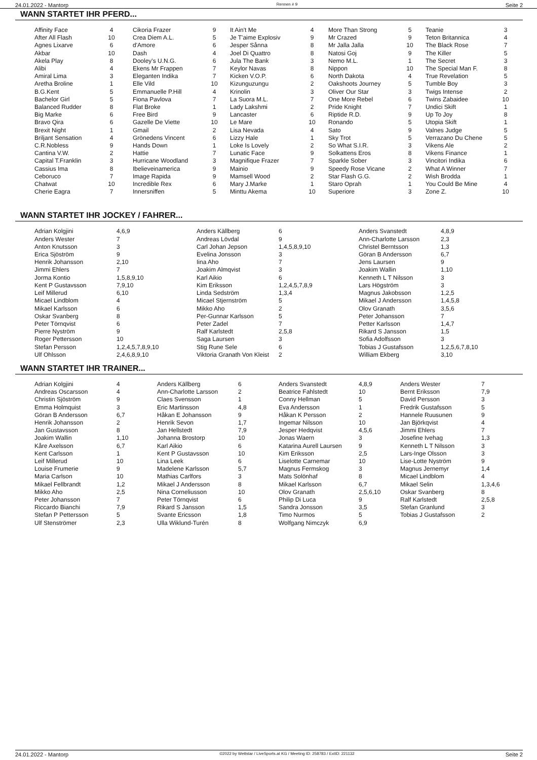24.01.2022 - Mantorp Rennen # 9 Seite 2
WANN STARTET IHR PFERD...
| Affinity Face | 4 | Cikoria Frazer | 9 | It Ain't Me | 4 | More Than Strong | 5 | Teanie | 3 |
| After All Flash | 10 | Crea Diem A.L. | 5 | Je T'aime Explosiv | 9 | Mr Crazed | 9 | Teton Britannica | 4 |
| Agnes Lixarve | 6 | d'Amore | 6 | Jesper Sånna | 8 | Mr Jalla Jalla | 10 | The Black Rose | 7 |
| Akbar | 10 | Dash | 4 | Joel Di Quattro | 8 | Natosi Goj | 9 | The Killer | 5 |
| Akela Play | 8 | Dooley's U.N.G. | 6 | Jula The Bank | 3 | Nemo M.L. | 1 | The Secret | 3 |
| Alibi | 4 | Ekens Mr Frappen | 7 | Keylor Navas | 8 | Nippon | 10 | The Special Man F. | 8 |
| Amiral Lima | 3 | Eleganten Indika | 7 | Kicken V.O.P. | 6 | North Dakota | 4 | True Revelation | 5 |
| Aretha Broline | 1 | Elle Vild | 10 | Kizunguzungu | 2 | Oakshoots Journey | 5 | Tumble Boy | 3 |
| B.G.Kent | 5 | Emmanuelle P.Hill | 4 | Krinolin | 3 | Oliver Our Star | 3 | Twigs Intense | 2 |
| Bachelor Girl | 5 | Fiona Pavlova | 7 | La Suora M.L. | 7 | One More Rebel | 6 | Twins Zabaidee | 10 |
| Balanced Rudder | 8 | Flat Broke | 1 | Lady Lakshmi | 2 | Pride Knight | 7 | Undici Skift | 1 |
| Big Marke | 6 | Free Bird | 9 | Lancaster | 6 | Riptide R.D. | 9 | Up To Joy | 8 |
| Bravo Qira | 6 | Gazelle De Viette | 10 | Le Mare | 10 | Ronando | 5 | Utopia Skift | 1 |
| Brexit Night | 1 | Gmail | 2 | Lisa Nevada | 4 | Sato | 9 | Valnes Judge | 5 |
| Briljant Sensation | 4 | Grönedens Vincent | 6 | Lizzy Hale | 1 | Sky Trot | 5 | Verrazano Du Chene | 5 |
| C.R.Nobless | 9 | Hands Down | 1 | Loke Is Lovely | 2 | So What S.I.R. | 3 | Vikens Ale | 2 |
| Cantina V.W. | 2 | Hattie | 7 | Lunatic Face | 9 | Solkattens Eros | 8 | Vikens Finance | 1 |
| Capital T.Franklin | 3 | Hurricane Woodland | 3 | Magnifique Frazer | 7 | Sparkle Sober | 3 | Vincitori Indika | 6 |
| Cassius Ima | 8 | Ibelieveinamerica | 9 | Mainio | 9 | Speedy Rose Vicane | 2 | What A Winner | 7 |
| Ceboruco | 7 | Image Rapida | 9 | Mamsell Wood | 2 | Star Flash G.G. | 2 | Wish Brodda | 1 |
| Chatwat | 10 | Incredible Rex | 6 | Mary J.Marke | 1 | Staro Oprah | 1 | You Could Be Mine | 4 |
| Cherie Eagra | 7 | Innersniffen | 5 | Minttu Akema | 10 | Superiore | 3 | Zone Z. | 10 |
WANN STARTET IHR JOCKEY / FAHRER...
| Adrian Kolgjini | 4,6,9 | Anders Källberg | 6 | Anders Svanstedt | 4,8,9 |
| Anders Wester | 7 | Andreas Lövdal | 9 | Ann-Charlotte Larsson | 2,3 |
| Anton Knutsson | 3 | Carl Johan Jepson | 1,4,5,8,9,10 | Christel Berntsson | 1,3 |
| Erica Sjöström | 9 | Evelina Jonsson | 3 | Göran B Andersson | 6,7 |
| Henrik Johansson | 2,10 | Iina Aho | 7 | Jens Laursen | 9 |
| Jimmi Ehlers | 7 | Joakim Almqvist | 3 | Joakim Wallin | 1,10 |
| Jorma Kontio | 1,5,8,9,10 | Karl Aikio | 6 | Kenneth L T Nilsson | 3 |
| Kent P Gustavsson | 7,9,10 | Kim Eriksson | 1,2,4,5,7,8,9 | Lars Högström | 3 |
| Leif Millerud | 6,10 | Linda Sedström | 1,3,4 | Magnus Jakobsson | 1,2,5 |
| Micael Lindblom | 4 | Micael Stjernström | 5 | Mikael J Andersson | 1,4,5,8 |
| Mikael Karlsson | 6 | Mikko Aho | 2 | Olov Granath | 3,5,6 |
| Oskar Svanberg | 8 | Per-Gunnar Karlsson | 5 | Peter Johansson | 7 |
| Peter Törnqvist | 6 | Peter Zadel | 7 | Petter Karlsson | 1,4,7 |
| Pierre Nyström | 9 | Ralf Karlstedt | 2,5,8 | Rikard S Jansson | 1,5 |
| Roger Pettersson | 10 | Saga Laursen | 3 | Sofia Adolfsson | 3 |
| Stefan Persson | 1,2,4,5,7,8,9,10 | Stig Rune Sele | 6 | Tobias J Gustafsson | 1,2,5,6,7,8,10 |
| Ulf Ohlsson | 2,4,6,8,9,10 | Viktoria Granath Von Kleist | 2 | William Ekberg | 3,10 |
WANN STARTET IHR TRAINER...
| Adrian Kolgjini | 4 | Anders Källberg | 6 | Anders Svanstedt | 4,8,9 | Anders Wester | 7 |
| Andreas Oscarsson | 4 | Ann-Charlotte Larsson | 2 | Beatrice Fahlstedt | 10 | Bernt Eriksson | 7,9 |
| Christin Sjöström | 9 | Claes Svensson | 1 | Conny Hellman | 5 | David Persson | 3 |
| Emma Holmquist | 3 | Eric Martinsson | 4,8 | Eva Andersson | 1 | Fredrik Gustafsson | 5 |
| Göran B Andersson | 6,7 | Håkan E Johansson | 9 | Håkan K Persson | 2 | Hannele Ruusunen | 9 |
| Henrik Johansson | 2 | Henrik Sevon | 1,7 | Ingemar Nilsson | 10 | Jan Björkqvist | 4 |
| Jan Gustavsson | 8 | Jan Hellstedt | 7,9 | Jesper Hedqvist | 4,5,6 | Jimmi Ehlers | 7 |
| Joakim Wallin | 1,10 | Johanna Brostorp | 10 | Jonas Waern | 3 | Josefine Ivehag | 1,3 |
| Kåre Axelsson | 6,7 | Karl Aikio | 6 | Katarina Aurell Laursen | 9 | Kenneth L T Nilsson | 3 |
| Kent Carlsson | 1 | Kent P Gustavsson | 10 | Kim Eriksson | 2,5 | Lars-Inge Olsson | 3 |
| Leif Millerud | 10 | Lina Leek | 6 | Liselotte Carnemar | 10 | Lise-Lotte Nyström | 9 |
| Louise Frumerie | 9 | Madelene Karlsson | 5,7 | Magnus Fermskog | 3 | Magnus Jernemyr | 1,4 |
| Maria Carlson | 10 | Mathias Carlfors | 3 | Mats Solönhaf | 8 | Micael Lindblom | 4 |
| Mikael Fellbrandt | 1,2 | Mikael J Andersson | 8 | Mikael Karlsson | 6,7 | Mikael Selin | 1,3,4,6 |
| Mikko Aho | 2,5 | Nina Corneliusson | 10 | Olov Granath | 2,5,6,10 | Oskar Svanberg | 8 |
| Peter Johansson | 7 | Peter Törnqvist | 6 | Philip Di Luca | 9 | Ralf Karlstedt | 2,5,8 |
| Riccardo Bianchi | 7,9 | Rikard S Jansson | 1,5 | Sandra Jonsson | 3,5 | Stefan Granlund | 3 |
| Stefan P Pettersson | 5 | Svante Ericsson | 1,8 | Timo Nurmos | 5 | Tobias J Gustafsson | 2 |
| Ulf Stenströmer | 2,3 | Ulla Wiklund-Turén | 8 | Wolfgang Nimczyk | 6,9 | | |
24.01.2022 - Mantorp ©2022 by Wettstar / LiveSports.at KG / Meeting ID: 258783 / ExtID: 221132 Seite 2